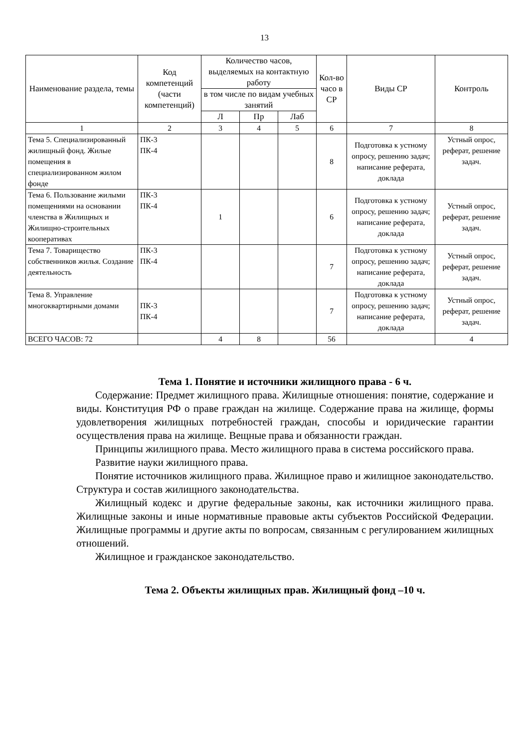13
| Наименование раздела, темы | Код компетенций (части компетенций) | Количество часов, выделяемых на контактную работу | | | Кол-во часо в СР | Виды СР | Контроль |
| --- | --- | --- | --- | --- | --- | --- | --- |
| | | в том числе по видам учебных занятий | | | | | |
| | | Л | Пр | Лаб | | | |
| 1 | 2 | 3 | 4 | 5 | 6 | 7 | 8 |
| Тема 5. Специализированный жилищный фонд. Жилые помещения в специализированном жилом фонде | ПК-3 ПК-4 | | | | 8 | Подготовка к устному опросу, решению задач; написание реферата, доклада | Устный опрос, реферат, решение задач. |
| Тема 6. Пользование жилыми помещениями на основании членства в Жилищных и Жилищно-строительных кооперативах | ПК-3 ПК-4 | 1 | | | 6 | Подготовка к устному опросу, решению задач; написание реферата, доклада | Устный опрос, реферат, решение задач. |
| Тема 7. Товарищество собственников жилья. Создание деятельность | ПК-3 ПК-4 | | | | 7 | Подготовка к устному опросу, решению задач; написание реферата, доклада | Устный опрос, реферат, решение задач. |
| Тема 8. Управление многоквартирными домами | ПК-3 ПК-4 | | | | 7 | Подготовка к устному опросу, решению задач; написание реферата, доклада | Устный опрос, реферат, решение задач. |
| ВСЕГО ЧАСОВ: 72 | | 4 | 8 | | 56 | | 4 |
Тема 1. Понятие и источники жилищного права - 6 ч.
Содержание: Предмет жилищного права. Жилищные отношения: понятие, содержание и виды. Конституция РФ о праве граждан на жилище. Содержание права на жилище, формы удовлетворения жилищных потребностей граждан, способы и юридические гарантии осуществления права на жилище. Вещные права и обязанности граждан.
Принципы жилищного права. Место жилищного права в система российского права.
Развитие науки жилищного права.
Понятие источников жилищного права. Жилищное право и жилищное законодательство. Структура и состав жилищного законодательства.
Жилищный кодекс и другие федеральные законы, как источники жилищного права. Жилищные законы и иные нормативные правовые акты субъектов Российской Федерации. Жилищные программы и другие акты по вопросам, связанным с регулированием жилищных отношений.
Жилищное и гражданское законодательство.
Тема 2. Объекты жилищных прав. Жилищный фонд –10 ч.